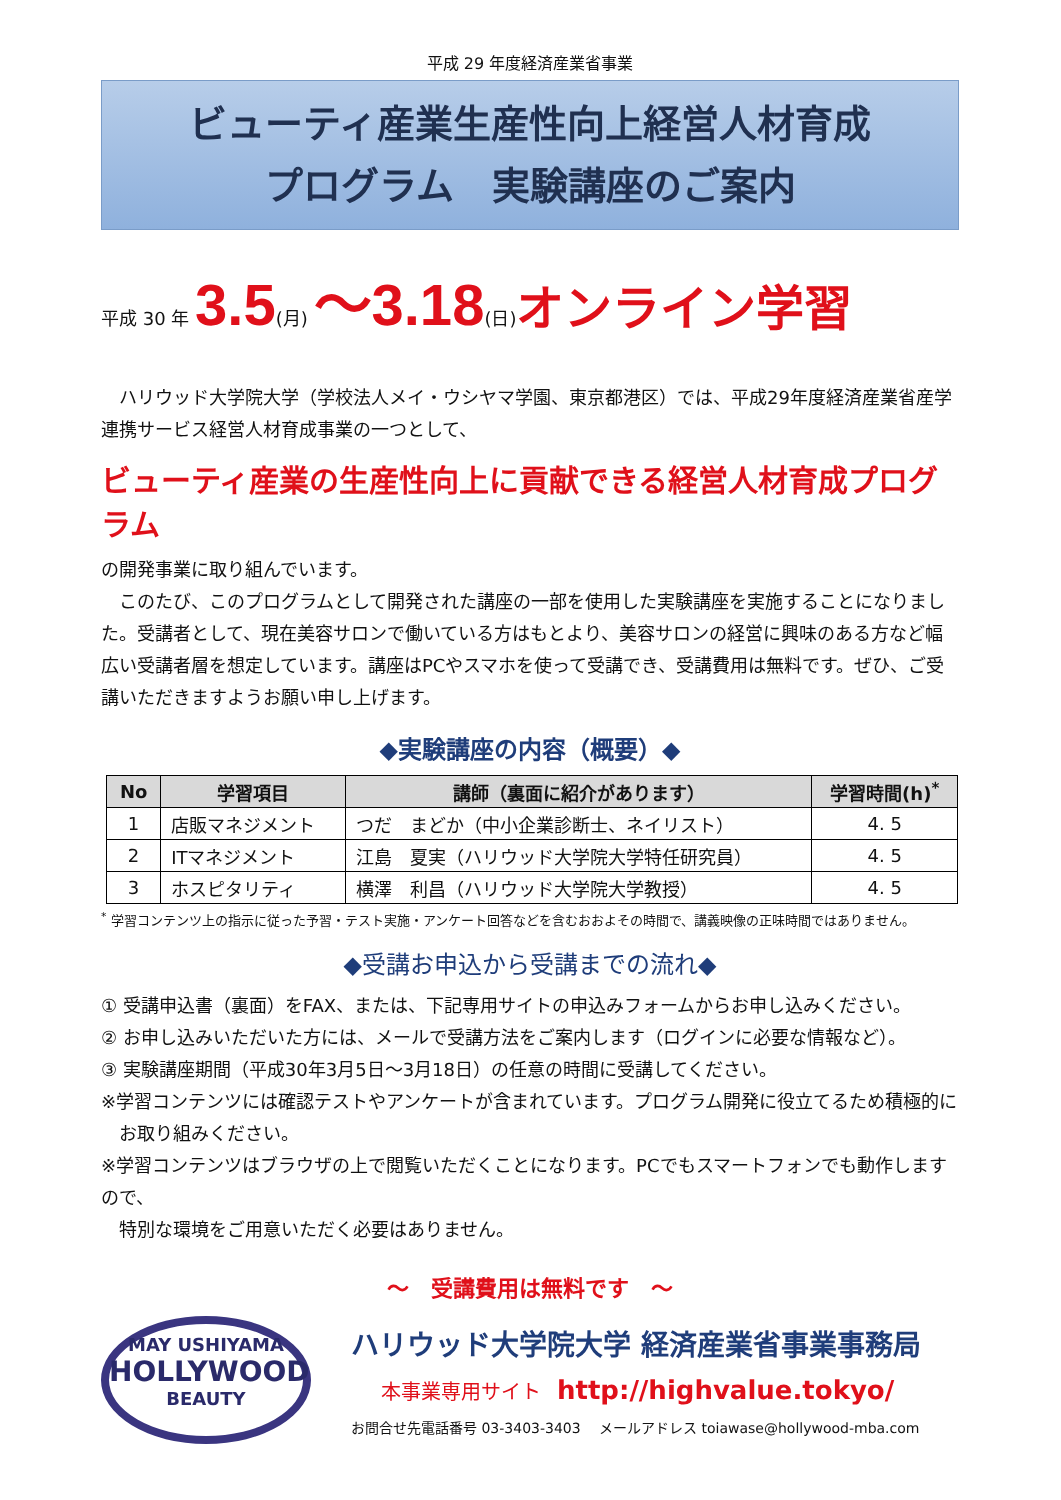平成 29 年度経済産業省事業
ビューティ産業生産性向上経営人材育成
プログラム　実験講座のご案内
平成 30 年 3.5(月) ～3.18(日)オンライン学習
　ハリウッド大学院大学（学校法人メイ・ウシヤマ学園、東京都港区）では、平成29年度経済産業省産学連携サービス経営人材育成事業の一つとして、
ビューティ産業の生産性向上に貢献できる経営人材育成プログラム
の開発事業に取り組んでいます。
　このたび、このプログラムとして開発された講座の一部を使用した実験講座を実施することになりました。受講者として、現在美容サロンで働いている方はもとより、美容サロンの経営に興味のある方など幅広い受講者層を想定しています。講座はPCやスマホを使って受講でき、受講費用は無料です。ぜひ、ご受講いただきますようお願い申し上げます。
◆実験講座の内容（概要）◆
| No | 学習項目 | 講師（裏面に紹介があります） | 学習時間(h)<sup>*</sup> |
| --- | --- | --- | --- |
| 1 | 店販マネジメント | つだ まどか（中小企業診断士、ネイリスト） | 4. 5 |
| 2 | ITマネジメント | 江島 夏実（ハリウッド大学院大学特任研究員） | 4. 5 |
| 3 | ホスピタリティ | 横澤 利昌（ハリウッド大学院大学教授） | 4. 5 |
<sup>*</sup> 学習コンテンツ上の指示に従った予習・テスト実施・アンケート回答などを含むおおよその時間で、講義映像の正味時間ではありません。
◆受講お申込から受講までの流れ◆
① 受講申込書（裏面）をFAX、または、下記専用サイトの申込みフォームからお申し込みください。
② お申し込みいただいた方には、メールで受講方法をご案内します（ログインに必要な情報など）。
③ 実験講座期間（平成30年3月5日～3月18日）の任意の時間に受講してください。
※学習コンテンツには確認テストやアンケートが含まれています。プログラム開発に役立てるため積極的に
　お取り組みください。
※学習コンテンツはブラウザの上で閲覧いただくことになります。PCでもスマートフォンでも動作しますので、
　特別な環境をご用意いただく必要はありません。
～　受講費用は無料です　～
MAY USHIYAMA
HOLLYWOOD
BEAUTY
ハリウッド大学院大学 経済産業省事業事務局
本事業専用サイト　http://highvalue.tokyo/
お問合せ先電話番号 03-3403-3403　 メールアドレス toiawase@hollywood-mba.com